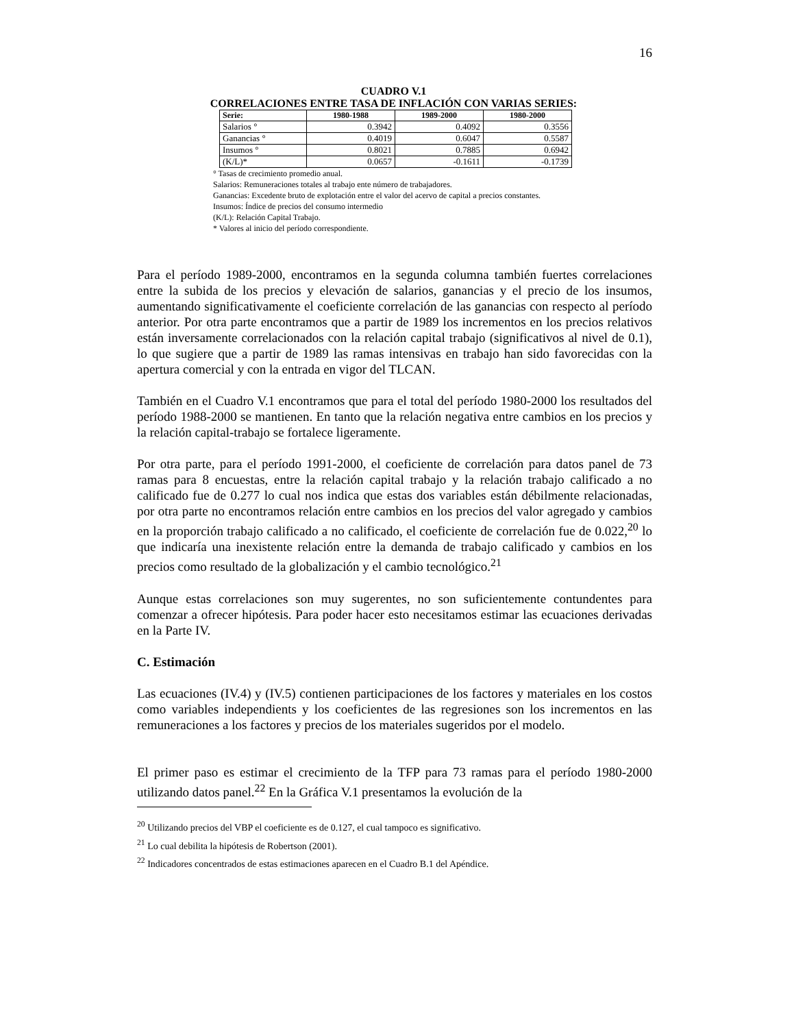16
CUADRO V.1
CORRELACIONES ENTRE TASA DE INFLACIÓN CON VARIAS SERIES:
| Serie: | 1980-1988 | 1989-2000 | 1980-2000 |
| --- | --- | --- | --- |
| Salarios ° | 0.3942 | 0.4092 | 0.3556 |
| Ganancias ° | 0.4019 | 0.6047 | 0.5587 |
| Insumos ° | 0.8021 | 0.7885 | 0.6942 |
| (K/L)* | 0.0657 | -0.1611 | -0.1739 |
° Tasas de crecimiento promedio anual.
Salarios: Remuneraciones totales al trabajo ente número de trabajadores.
Ganancias: Excedente bruto de explotación entre el valor del acervo de capital a precios constantes.
Insumos: Índice de precios del consumo intermedio
(K/L): Relación Capital Trabajo.
* Valores al inicio del período correspondiente.
Para el período 1989-2000, encontramos en la segunda columna también fuertes correlaciones entre la subida de los precios y elevación de salarios, ganancias y el precio de los insumos, aumentando significativamente el coeficiente correlación de las ganancias con respecto al período anterior. Por otra parte encontramos que a partir de 1989 los incrementos en los precios relativos están inversamente correlacionados con la relación capital trabajo (significativos al nivel de 0.1), lo que sugiere que a partir de 1989 las ramas intensivas en trabajo han sido favorecidas con la apertura comercial y con la entrada en vigor del TLCAN.
También en el Cuadro V.1 encontramos que para el total del período 1980-2000 los resultados del período 1988-2000 se mantienen. En tanto que la relación negativa entre cambios en los precios y la relación capital-trabajo se fortalece ligeramente.
Por otra parte, para el período 1991-2000, el coeficiente de correlación para datos panel de 73 ramas para 8 encuestas, entre la relación capital trabajo y la relación trabajo calificado a no calificado fue de 0.277 lo cual nos indica que estas dos variables están débilmente relacionadas, por otra parte no encontramos relación entre cambios en los precios del valor agregado y cambios en la proporción trabajo calificado a no calificado, el coeficiente de correlación fue de 0.022,<sup>20</sup> lo que indicaría una inexistente relación entre la demanda de trabajo calificado y cambios en los precios como resultado de la globalización y el cambio tecnológico.<sup>21</sup>
Aunque estas correlaciones son muy sugerentes, no son suficientemente contundentes para comenzar a ofrecer hipótesis. Para poder hacer esto necesitamos estimar las ecuaciones derivadas en la Parte IV.
C. Estimación
Las ecuaciones (IV.4) y (IV.5) contienen participaciones de los factores y materiales en los costos como variables independients y los coeficientes de las regresiones son los incrementos en las remuneraciones a los factores y precios de los materiales sugeridos por el modelo.
El primer paso es estimar el crecimiento de la TFP para 73 ramas para el período 1980-2000 utilizando datos panel.<sup>22</sup> En la Gráfica V.1 presentamos la evolución de la
<sup>20</sup> Utilizando precios del VBP el coeficiente es de 0.127, el cual tampoco es significativo.
<sup>21</sup> Lo cual debilita la hipótesis de Robertson (2001).
<sup>22</sup> Indicadores concentrados de estas estimaciones aparecen en el Cuadro B.1 del Apéndice.